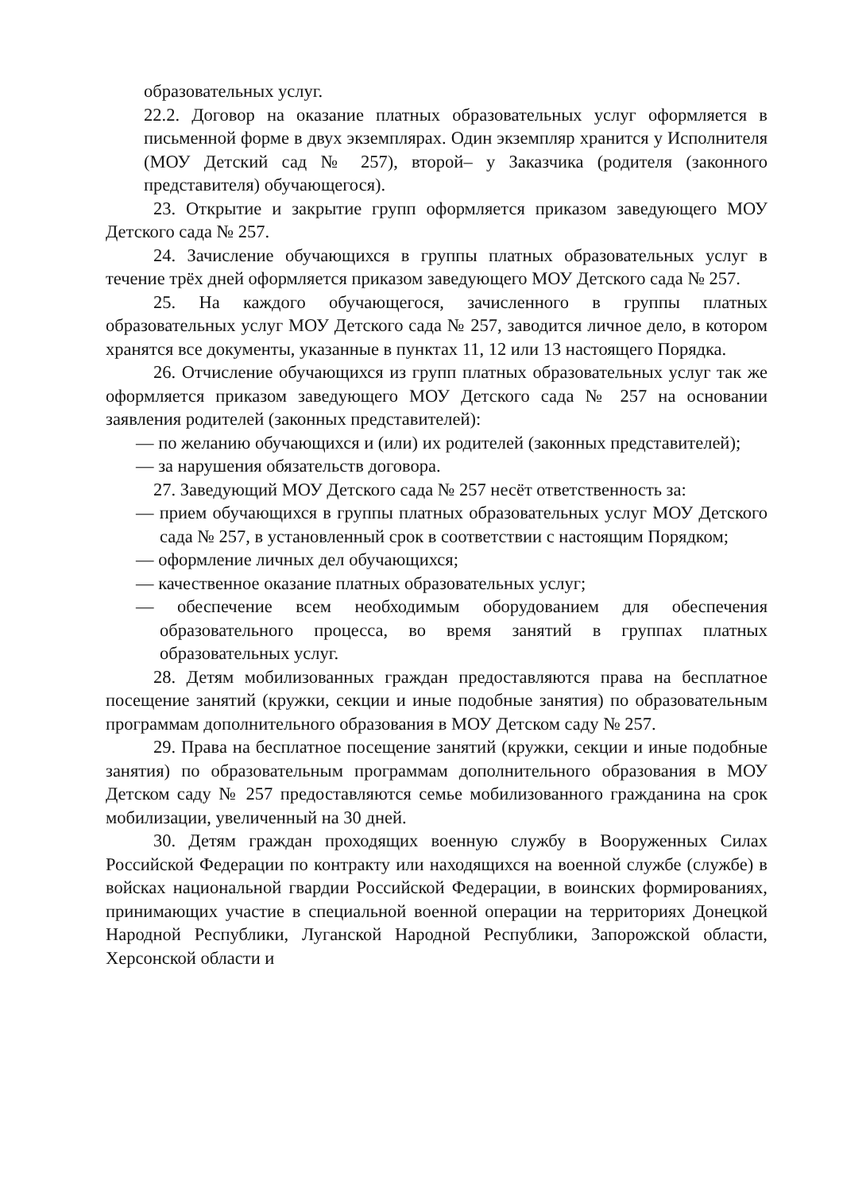образовательных услуг.
22.2. Договор на оказание платных образовательных услуг оформляется в письменной форме в двух экземплярах. Один экземпляр хранится у Исполнителя (МОУ Детский сад № 257), второй– у Заказчика (родителя (законного представителя) обучающегося).
23. Открытие и закрытие групп оформляется приказом заведующего МОУ Детского сада № 257.
24. Зачисление обучающихся в группы платных образовательных услуг в течение трёх дней оформляется приказом заведующего МОУ Детского сада № 257.
25. На каждого обучающегося, зачисленного в группы платных образовательных услуг МОУ Детского сада № 257, заводится личное дело, в котором хранятся все документы, указанные в пунктах 11, 12 или 13 настоящего Порядка.
26. Отчисление обучающихся из групп платных образовательных услуг так же оформляется приказом заведующего МОУ Детского сада № 257 на основании заявления родителей (законных представителей):
— по желанию обучающихся и (или) их родителей (законных представителей);
— за нарушения обязательств договора.
27. Заведующий МОУ Детского сада № 257 несёт ответственность за:
— прием обучающихся в группы платных образовательных услуг МОУ Детского сада № 257, в установленный срок в соответствии с настоящим Порядком;
— оформление личных дел обучающихся;
— качественное оказание платных образовательных услуг;
— обеспечение всем необходимым оборудованием для обеспечения образовательного процесса, во время занятий в группах платных образовательных услуг.
28. Детям мобилизованных граждан предоставляются права на бесплатное посещение занятий (кружки, секции и иные подобные занятия) по образовательным программам дополнительного образования в МОУ Детском саду № 257.
29. Права на бесплатное посещение занятий (кружки, секции и иные подобные занятия) по образовательным программам дополнительного образования в МОУ Детском саду № 257 предоставляются семье мобилизованного гражданина на срок мобилизации, увеличенный на 30 дней.
30. Детям граждан проходящих военную службу в Вооруженных Силах Российской Федерации по контракту или находящихся на военной службе (службе) в войсках национальной гвардии Российской Федерации, в воинских формированиях, принимающих участие в специальной военной операции на территориях Донецкой Народной Республики, Луганской Народной Республики, Запорожской области, Херсонской области и